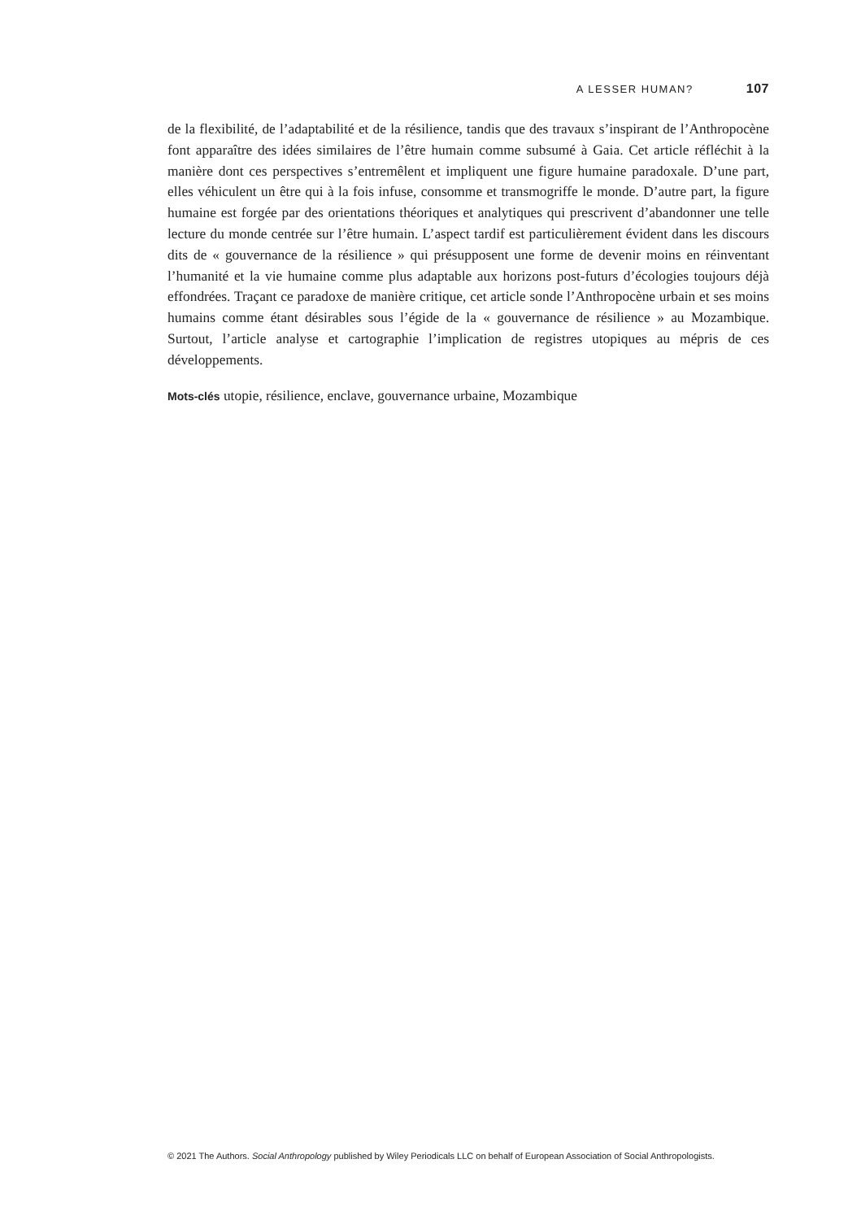A LESSER HUMAN? 107
de la flexibilité, de l’adaptabilité et de la résilience, tandis que des travaux s’inspirant de l’Anthropocène font apparaître des idées similaires de l’être humain comme subsumé à Gaia. Cet article réfléchit à la manière dont ces perspectives s’entremêlent et impliquent une figure humaine paradoxale. D’une part, elles véhiculent un être qui à la fois infuse, consomme et transmogriffe le monde. D’autre part, la figure humaine est forgée par des orientations théoriques et analytiques qui prescrivent d’abandonner une telle lecture du monde centrée sur l’être humain. L’aspect tardif est particulièrement évident dans les discours dits de « gouvernance de la résilience » qui présupposent une forme de devenir moins en réinventant l’humanité et la vie humaine comme plus adaptable aux horizons post-futurs d’écologies toujours déjà effondrées. Traçant ce paradoxe de manière critique, cet article sonde l’Anthropocène urbain et ses moins humains comme étant désirables sous l’égide de la « gouvernance de résilience » au Mozambique. Surtout, l’article analyse et cartographie l’implication de registres utopiques au mépris de ces développements.
Mots-clés utopie, résilience, enclave, gouvernance urbaine, Mozambique
© 2021 The Authors. Social Anthropology published by Wiley Periodicals LLC on behalf of European Association of Social Anthropologists.